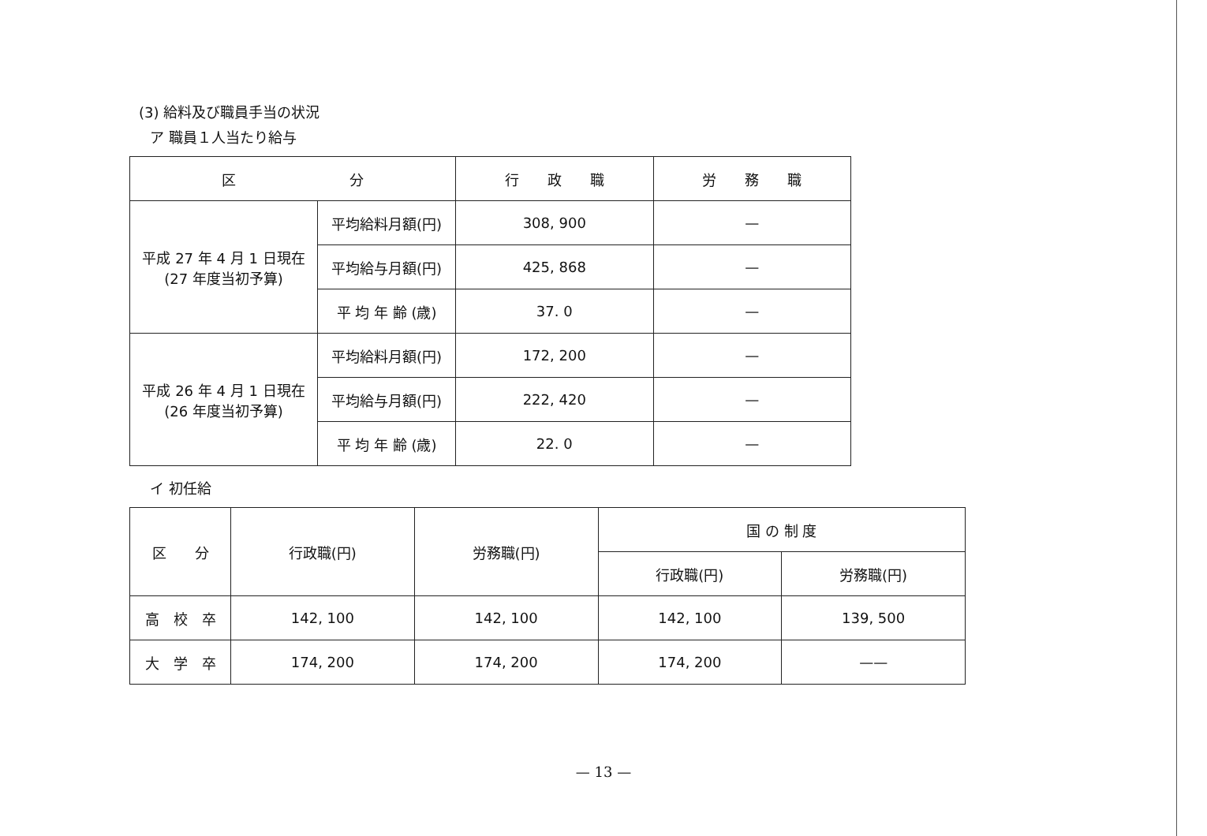(3) 給料及び職員手当の状況
ア 職員１人当たり給与
| 区 分 | | 行 政 職 | 労 務 職 |
| --- | --- | --- | --- |
| 平成 27 年 4 月 1 日現在 (27 年度当初予算) | 平均給料月額(円) | 308, 900 | — |
| | 平均給与月額(円) | 425, 868 | — |
| | 平 均 年 齢 (歳) | 37. 0 | — |
| 平成 26 年 4 月 1 日現在 (26 年度当初予算) | 平均給料月額(円) | 172, 200 | — |
| | 平均給与月額(円) | 222, 420 | — |
| | 平 均 年 齢 (歳) | 22. 0 | — |
イ 初任給
| 区 分 | 行政職(円) | 労務職(円) | 国 の 制 度 | |
| --- | --- | --- | --- | --- |
| | | | 行政職(円) | 労務職(円) |
| 高 校 卒 | 142, 100 | 142, 100 | 142, 100 | 139, 500 |
| 大 学 卒 | 174, 200 | 174, 200 | 174, 200 | —— |
— 13 —